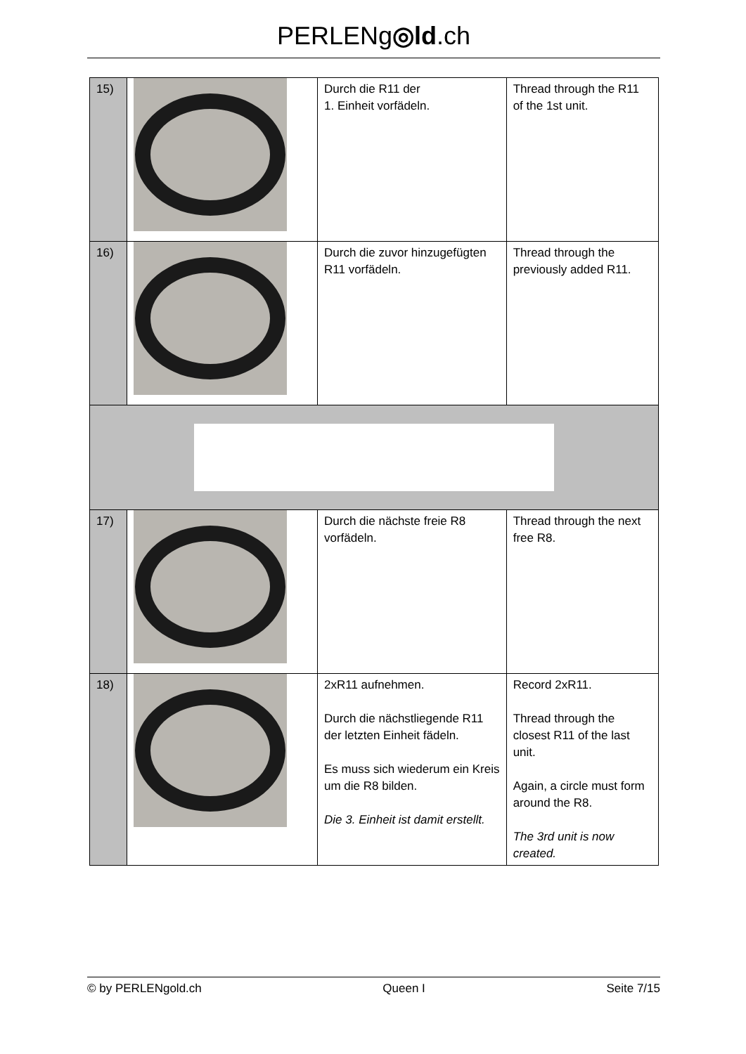PERLENg◎ld.ch
| 15) | | Durch die R11 der 1. Einheit vorfädeln. | Thread through the R11 of the 1st unit. |
| 16) | | Durch die zuvor hinzugefügten R11 vorfädeln. | Thread through the previously added R11. |
| 17) | | Durch die nächste freie R8 vorfädeln. | Thread through the next free R8. |
| 18) | | 2xR11 aufnehmen. Durch die nächstliegende R11 der letzten Einheit fädeln. Es muss sich wiederum ein Kreis um die R8 bilden. Die 3. Einheit ist damit erstellt. | Record 2xR11. Thread through the closest R11 of the last unit. Again, a circle must form around the R8. The 3rd unit is now created. |
© by PERLENgold.ch Queen I Seite 7/15